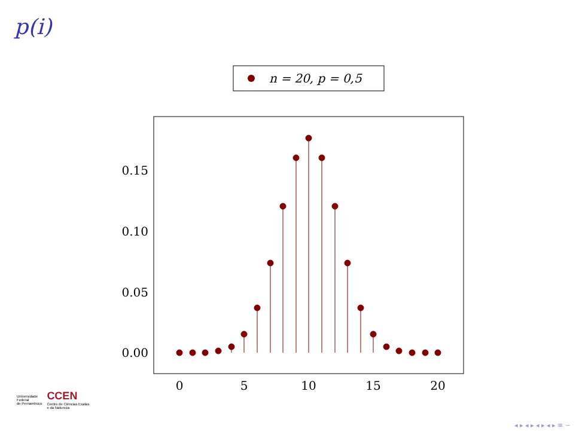p(i)
n = 20, p = 0,5
0.00
0.05
0.10
0.15
0
5
10
15
20
Universidade
Federal
de Pernambuco
CCEN
Centro de Ciências Exatas
e da Natureza
◂ ▸ ◂ ▸ ◂ ▸ ◂ ▸ ≡ ∽